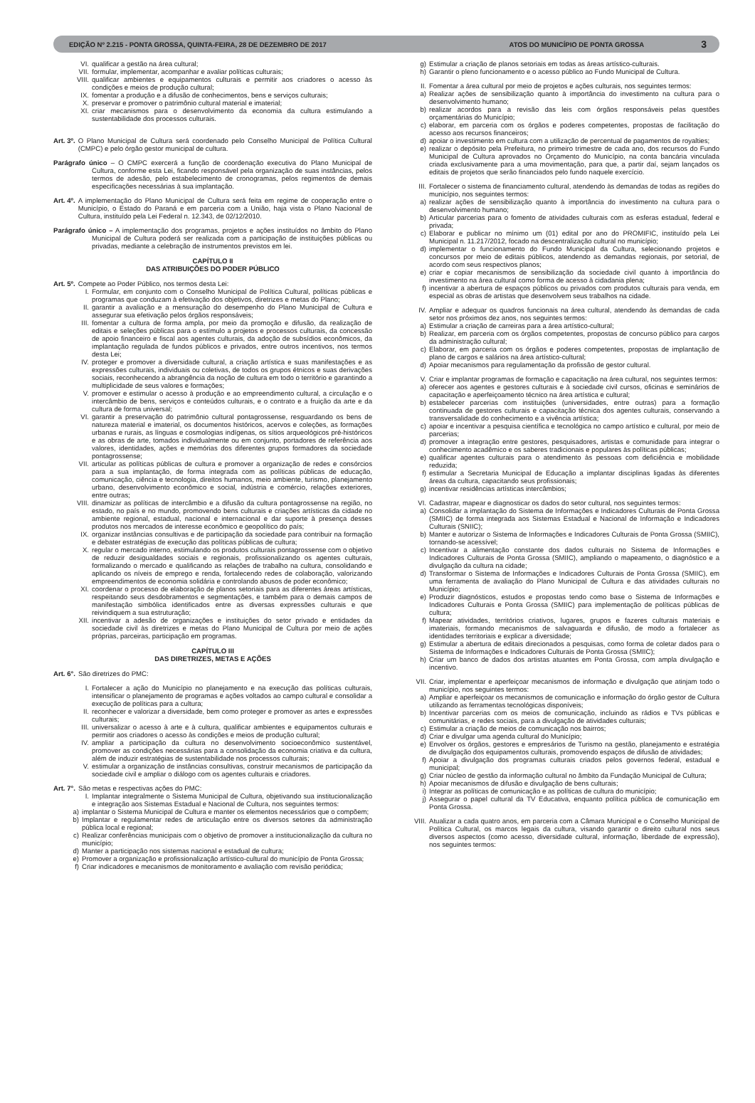EDIÇÃO Nº 2.215 - PONTA GROSSA, QUINTA-FEIRA, 28 DE DEZEMBRO DE 2017 ATOS DO MUNICÍPIO DE PONTA GROSSA 3
VI. qualificar a gestão na área cultural;
VII. formular, implementar, acompanhar e avaliar políticas culturais;
VIII. qualificar ambientes e equipamentos culturais e permitir aos criadores o acesso às condições e meios de produção cultural;
IX. fomentar a produção e a difusão de conhecimentos, bens e serviços culturais;
X. preservar e promover o patrimônio cultural material e imaterial;
XI. criar mecanismos para o desenvolvimento da economia da cultura estimulando a sustentabilidade dos processos culturais.
Art. 3º. O Plano Municipal de Cultura será coordenado pelo Conselho Municipal de Política Cultural (CMPC) e pelo órgão gestor municipal de cultura.
Parágrafo único – O CMPC exercerá a função de coordenação executiva do Plano Municipal de Cultura, conforme esta Lei, ficando responsável pela organização de suas instâncias, pelos termos de adesão, pelo estabelecimento de cronogramas, pelos regimentos de demais especificações necessárias à sua implantação.
Art. 4º. A implementação do Plano Municipal de Cultura será feita em regime de cooperação entre o Município, o Estado do Paraná e em parceria com a União, haja vista o Plano Nacional de Cultura, instituído pela Lei Federal n. 12.343, de 02/12/2010.
Parágrafo único – A implementação dos programas, projetos e ações instituídos no âmbito do Plano Municipal de Cultura poderá ser realizada com a participação de instituições públicas ou privadas, mediante a celebração de instrumentos previstos em lei.
CAPÍTULO II
DAS ATRIBUIÇÕES DO PODER PÚBLICO
Art. 5º. Compete ao Poder Público, nos termos desta Lei:
I. Formular, em conjunto com o Conselho Municipal de Política Cultural, políticas públicas e programas que conduzam à efetivação dos objetivos, diretrizes e metas do Plano;
II. garantir a avaliação e a mensuração do desempenho do Plano Municipal de Cultura e assegurar sua efetivação pelos órgãos responsáveis;
III. fomentar a cultura de forma ampla, por meio da promoção e difusão, da realização de editais e seleções públicas para o estímulo a projetos e processos culturais, da concessão de apoio financeiro e fiscal aos agentes culturais, da adoção de subsídios econômicos, da implantação regulada de fundos públicos e privados, entre outros incentivos, nos termos desta Lei;
IV. proteger e promover a diversidade cultural, a criação artística e suas manifestações e as expressões culturais, individuais ou coletivas, de todos os grupos étnicos e suas derivações sociais, reconhecendo a abrangência da noção de cultura em todo o território e garantindo a multiplicidade de seus valores e formações;
V. promover e estimular o acesso à produção e ao empreendimento cultural, a circulação e o intercâmbio de bens, serviços e conteúdos culturais, e o contrato e a fruição da arte e da cultura de forma universal;
VI. garantir a preservação do patrimônio cultural pontagrossense, resguardando os bens de natureza material e imaterial, os documentos históricos, acervos e coleções, as formações urbanas e rurais, as línguas e cosmologias indígenas, os sítios arqueológicos pré-históricos e as obras de arte, tomados individualmente ou em conjunto, portadores de referência aos valores, identidades, ações e memórias dos diferentes grupos formadores da sociedade pontagrossense;
VII. articular as políticas públicas de cultura e promover a organização de redes e consórcios para a sua implantação, de forma integrada com as políticas públicas de educação, comunicação, ciência e tecnologia, direitos humanos, meio ambiente, turismo, planejamento urbano, desenvolvimento econômico e social, indústria e comércio, relações exteriores, entre outras;
VIII. dinamizar as políticas de intercâmbio e a difusão da cultura pontagrossense na região, no estado, no país e no mundo, promovendo bens culturais e criações artísticas da cidade no ambiente regional, estadual, nacional e internacional e dar suporte à presença desses produtos nos mercados de interesse econômico e geopolítico do país;
IX. organizar instâncias consultivas e de participação da sociedade para contribuir na formação e debater estratégias de execução das políticas públicas de cultura;
X. regular o mercado interno, estimulando os produtos culturais pontagrossense com o objetivo de reduzir desigualdades sociais e regionais, profissionalizando os agentes culturais, formalizando o mercado e qualificando as relações de trabalho na cultura, consolidando e aplicando os níveis de emprego e renda, fortalecendo redes de colaboração, valorizando empreendimentos de economia solidária e controlando abusos de poder econômico;
XI. coordenar o processo de elaboração de planos setoriais para as diferentes áreas artísticas, respeitando seus desdobramentos e segmentações, e também para o demais campos de manifestação simbólica identificados entre as diversas expressões culturais e que reivindiquem a sua estruturação;
XII. incentivar a adesão de organizações e instituições do setor privado e entidades da sociedade civil às diretrizes e metas do Plano Municipal de Cultura por meio de ações próprias, parceiras, participação em programas.
CAPÍTULO III
DAS DIRETRIZES, METAS E AÇÕES
Art. 6°. São diretrizes do PMC:
I. Fortalecer a ação do Município no planejamento e na execução das políticas culturais, intensificar o planejamento de programas e ações voltados ao campo cultural e consolidar a execução de políticas para a cultura;
II. reconhecer e valorizar a diversidade, bem como proteger e promover as artes e expressões culturais;
III. universalizar o acesso à arte e à cultura, qualificar ambientes e equipamentos culturais e permitir aos criadores o acesso às condições e meios de produção cultural;
IV. ampliar a participação da cultura no desenvolvimento socioeconômico sustentável, promover as condições necessárias para a consolidação da economia criativa e da cultura, além de induzir estratégias de sustentabilidade nos processos culturais;
V. estimular a organização de instâncias consultivas, construir mecanismos de participação da sociedade civil e ampliar o diálogo com os agentes culturais e criadores.
Art. 7°. São metas e respectivas ações do PMC:
I. Implantar integralmente o Sistema Municipal de Cultura, objetivando sua institucionalização e integração aos Sistemas Estadual e Nacional de Cultura, nos seguintes termos:
a) implantar o Sistema Municipal de Cultura e manter os elementos necessários que o compõem;
b) Implantar e regulamentar redes de articulação entre os diversos setores da administração pública local e regional;
c) Realizar conferências municipais com o objetivo de promover a institucionalização da cultura no município;
d) Manter a participação nos sistemas nacional e estadual de cultura;
e) Promover a organização e profissionalização artístico-cultural do município de Ponta Grossa;
f) Criar indicadores e mecanismos de monitoramento e avaliação com revisão periódica;
g) Estimular a criação de planos setoriais em todas as áreas artístico-culturais.
h) Garantir o pleno funcionamento e o acesso público ao Fundo Municipal de Cultura.
II. Fomentar a área cultural por meio de projetos e ações culturais, nos seguintes termos:
a) Realizar ações de sensibilização quanto à importância do investimento na cultura para o desenvolvimento humano;
b) realizar acordos para a revisão das leis com órgãos responsáveis pelas questões orçamentárias do Município;
c) elaborar, em parceria com os órgãos e poderes competentes, propostas de facilitação do acesso aos recursos financeiros;
d) apoiar o investimento em cultura com a utilização de percentual de pagamentos de royalties;
e) realizar o depósito pela Prefeitura, no primeiro trimestre de cada ano, dos recursos do Fundo Municipal de Cultura aprovados no Orçamento do Município, na conta bancária vinculada criada exclusivamente para a uma movimentação, para que, a partir daí, sejam lançados os editais de projetos que serão financiados pelo fundo naquele exercício.
III. Fortalecer o sistema de financiamento cultural, atendendo às demandas de todas as regiões do município, nos seguintes termos:
a) realizar ações de sensibilização quanto à importância do investimento na cultura para o desenvolvimento humano;
b) Articular parcerias para o fomento de atividades culturais com as esferas estadual, federal e privada;
c) Elaborar e publicar no mínimo um (01) edital por ano do PROMIFIC, instituído pela Lei Municipal n. 11.217/2012, focado na descentralização cultural no município;
d) implementar o funcionamento do Fundo Municipal da Cultura, selecionando projetos e concursos por meio de editais públicos, atendendo as demandas regionais, por setorial, de acordo com seus respectivos planos;
e) criar e copiar mecanismos de sensibilização da sociedade civil quanto à importância do investimento na área cultural como forma de acesso à cidadania plena;
f) incentivar a abertura de espaços públicos ou privados com produtos culturais para venda, em especial as obras de artistas que desenvolvem seus trabalhos na cidade.
IV. Ampliar e adequar os quadros funcionais na área cultural, atendendo às demandas de cada setor nos próximos dez anos, nos seguintes termos:
a) Estimular a criação de carreiras para a área artístico-cultural;
b) Realizar, em parceria com os órgãos competentes, propostas de concurso público para cargos da administração cultural;
c) Elaborar, em parceria com os órgãos e poderes competentes, propostas de implantação de plano de cargos e salários na área artístico-cultural;
d) Apoiar mecanismos para regulamentação da profissão de gestor cultural.
V. Criar e implantar programas de formação e capacitação na área cultural, nos seguintes termos:
a) oferecer aos agentes e gestores culturais e à sociedade civil cursos, oficinas e seminários de capacitação e aperfeiçoamento técnico na área artística e cultural;
b) estabelecer parcerias com instituições (universidades, entre outras) para a formação continuada de gestores culturais e capacitação técnica dos agentes culturais, conservando a transversalidade do conhecimento e a vivência artística;
c) apoiar e incentivar a pesquisa científica e tecnológica no campo artístico e cultural, por meio de parcerias;
d) promover a integração entre gestores, pesquisadores, artistas e comunidade para integrar o conhecimento acadêmico e os saberes tradicionais e populares às políticas públicas;
e) qualificar agentes culturais para o atendimento às pessoas com deficiência e mobilidade reduzida;
f) estimular a Secretaria Municipal de Educação a implantar disciplinas ligadas às diferentes áreas da cultura, capacitando seus profissionais;
g) incentivar residências artísticas intercâmbios;
VI. Cadastrar, mapear e diagnosticar os dados do setor cultural, nos seguintes termos:
a) Consolidar a implantação do Sistema de Informações e Indicadores Culturais de Ponta Grossa (SMIIC) de forma integrada aos Sistemas Estadual e Nacional de Informação e Indicadores Culturais (SNIIC);
b) Manter e autorizar o Sistema de Informações e Indicadores Culturais de Ponta Grossa (SMIIC), tornando-se acessível;
c) Incentivar a alimentação constante dos dados culturais no Sistema de Informações e Indicadores Culturais de Ponta Grossa (SMIIC), ampliando o mapeamento, o diagnóstico e a divulgação da cultura na cidade;
d) Transformar o Sistema de Informações e Indicadores Culturais de Ponta Grossa (SMIIC), em uma ferramenta de avaliação do Plano Municipal de Cultura e das atividades culturais no Município;
e) Produzir diagnósticos, estudos e propostas tendo como base o Sistema de Informações e Indicadores Culturais e Ponta Grossa (SMIIC) para implementação de políticas públicas de cultura;
f) Mapear atividades, territórios criativos, lugares, grupos e fazeres culturais materiais e imateriais, formando mecanismos de salvaguarda e difusão, de modo a fortalecer as identidades territoriais e explicar a diversidade;
g) Estimular a abertura de editais direcionados a pesquisas, como forma de coletar dados para o Sistema de Informações e Indicadores Culturais de Ponta Grossa (SMIIC);
h) Criar um banco de dados dos artistas atuantes em Ponta Grossa, com ampla divulgação e incentivo.
VII. Criar, implementar e aperfeiçoar mecanismos de informação e divulgação que atinjam todo o município, nos seguintes termos:
a) Ampliar e aperfeiçoar os mecanismos de comunicação e informação do órgão gestor de Cultura utilizando as ferramentas tecnológicas disponíveis;
b) Incentivar parcerias com os meios de comunicação, incluindo as rádios e TVs públicas e comunitárias, e redes sociais, para a divulgação de atividades culturais;
c) Estimular a criação de meios de comunicação nos bairros;
d) Criar e divulgar uma agenda cultural do Município;
e) Envolver os órgãos, gestores e empresários de Turismo na gestão, planejamento e estratégia de divulgação dos equipamentos culturais, promovendo espaços de difusão de atividades;
f) Apoiar a divulgação dos programas culturais criados pelos governos federal, estadual e municipal;
g) Criar núcleo de gestão da informação cultural no âmbito da Fundação Municipal de Cultura;
h) Apoiar mecanismos de difusão e divulgação de bens culturais;
i) Integrar as políticas de comunicação e as políticas de cultura do município;
j) Assegurar o papel cultural da TV Educativa, enquanto política pública de comunicação em Ponta Grossa.
VIII. Atualizar a cada quatro anos, em parceria com a Câmara Municipal e o Conselho Municipal de Política Cultural, os marcos legais da cultura, visando garantir o direito cultural nos seus diversos aspectos (como acesso, diversidade cultural, informação, liberdade de expressão), nos seguintes termos: